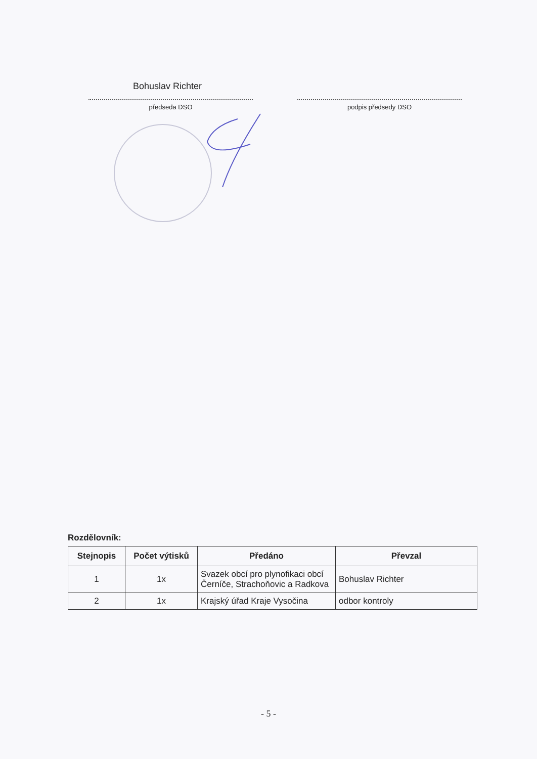Bohuslav Richter
předseda DSO podpis předsedy DSO
Rozdělovník:
| Stejnopis | Počet výtisků | Předáno | Převzal |
| --- | --- | --- | --- |
| 1 | 1x | Svazek obcí pro plynofikaci obcí Černíče, Strachoňovic a Radkova | Bohuslav Richter |
| 2 | 1x | Krajský úřad Kraje Vysočina | odbor kontroly |
- 5 -